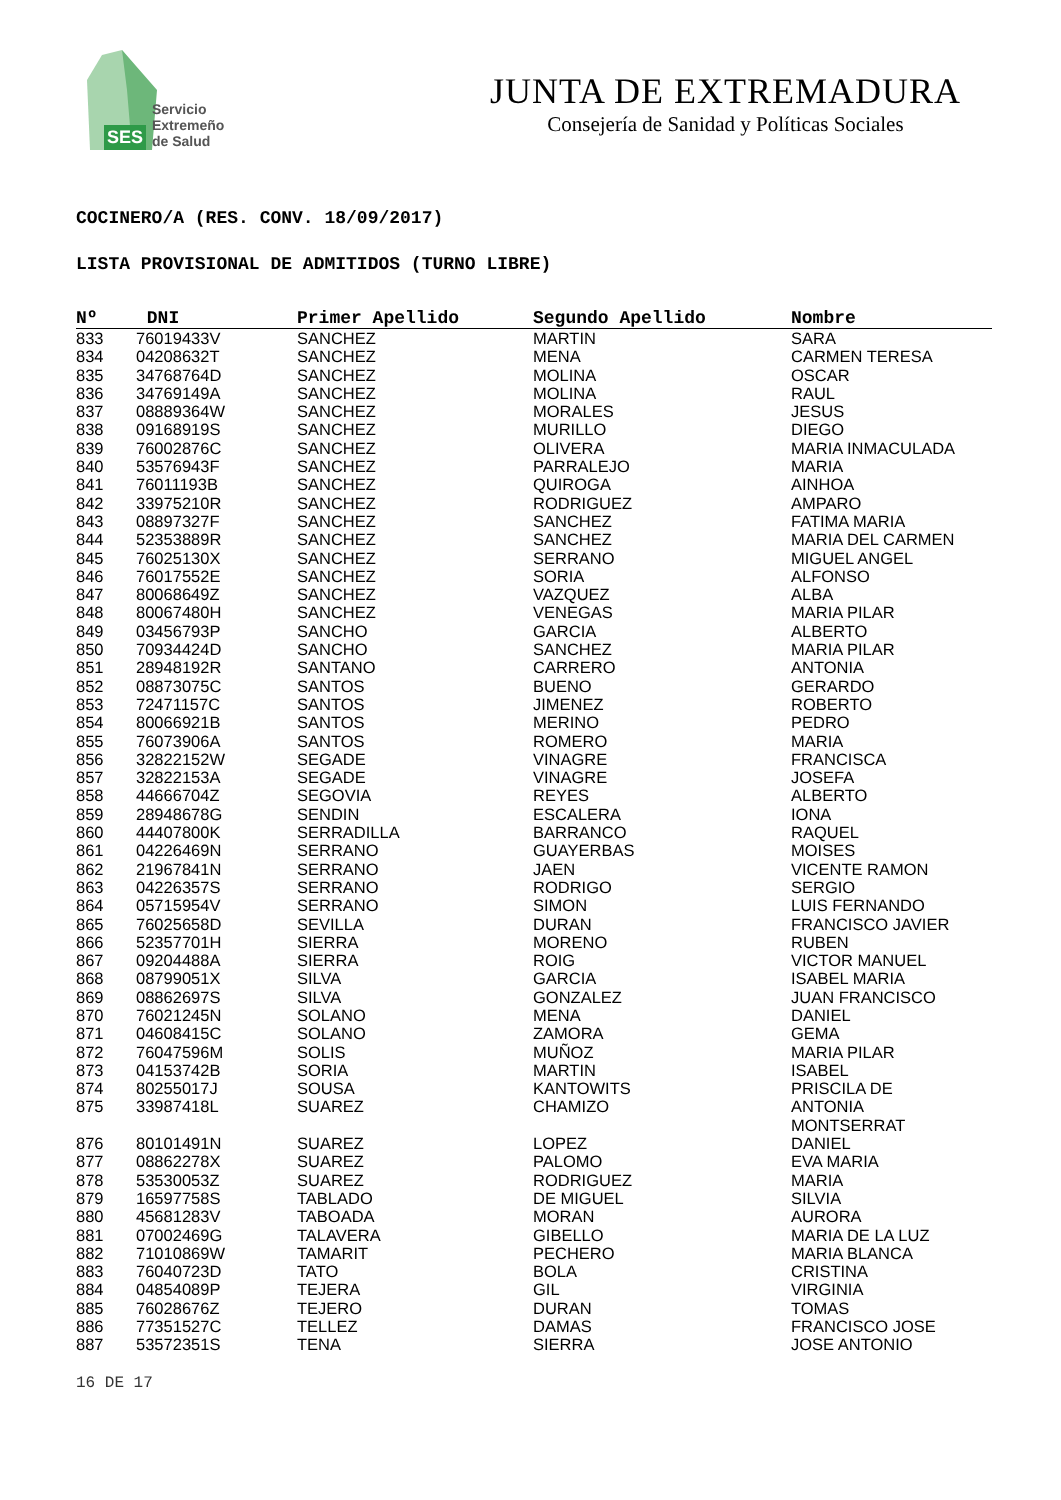SES
Servicio
Extremeño
de Salud
JUNTA DE EXTREMADURA
Consejería de Sanidad y Políticas Sociales
COCINERO/A (RES. CONV. 18/09/2017)
LISTA PROVISIONAL DE ADMITIDOS (TURNO LIBRE)
| Nº | DNI | Primer Apellido | Segundo Apellido | Nombre |
| --- | --- | --- | --- | --- |
| 833 | 76019433V | SANCHEZ | MARTIN | SARA |
| 834 | 04208632T | SANCHEZ | MENA | CARMEN TERESA |
| 835 | 34768764D | SANCHEZ | MOLINA | OSCAR |
| 836 | 34769149A | SANCHEZ | MOLINA | RAUL |
| 837 | 08889364W | SANCHEZ | MORALES | JESUS |
| 838 | 09168919S | SANCHEZ | MURILLO | DIEGO |
| 839 | 76002876C | SANCHEZ | OLIVERA | MARIA INMACULADA |
| 840 | 53576943F | SANCHEZ | PARRALEJO | MARIA |
| 841 | 76011193B | SANCHEZ | QUIROGA | AINHOA |
| 842 | 33975210R | SANCHEZ | RODRIGUEZ | AMPARO |
| 843 | 08897327F | SANCHEZ | SANCHEZ | FATIMA MARIA |
| 844 | 52353889R | SANCHEZ | SANCHEZ | MARIA DEL CARMEN |
| 845 | 76025130X | SANCHEZ | SERRANO | MIGUEL ANGEL |
| 846 | 76017552E | SANCHEZ | SORIA | ALFONSO |
| 847 | 80068649Z | SANCHEZ | VAZQUEZ | ALBA |
| 848 | 80067480H | SANCHEZ | VENEGAS | MARIA PILAR |
| 849 | 03456793P | SANCHO | GARCIA | ALBERTO |
| 850 | 70934424D | SANCHO | SANCHEZ | MARIA PILAR |
| 851 | 28948192R | SANTANO | CARRERO | ANTONIA |
| 852 | 08873075C | SANTOS | BUENO | GERARDO |
| 853 | 72471157C | SANTOS | JIMENEZ | ROBERTO |
| 854 | 80066921B | SANTOS | MERINO | PEDRO |
| 855 | 76073906A | SANTOS | ROMERO | MARIA |
| 856 | 32822152W | SEGADE | VINAGRE | FRANCISCA |
| 857 | 32822153A | SEGADE | VINAGRE | JOSEFA |
| 858 | 44666704Z | SEGOVIA | REYES | ALBERTO |
| 859 | 28948678G | SENDIN | ESCALERA | IONA |
| 860 | 44407800K | SERRADILLA | BARRANCO | RAQUEL |
| 861 | 04226469N | SERRANO | GUAYERBAS | MOISES |
| 862 | 21967841N | SERRANO | JAEN | VICENTE RAMON |
| 863 | 04226357S | SERRANO | RODRIGO | SERGIO |
| 864 | 05715954V | SERRANO | SIMON | LUIS FERNANDO |
| 865 | 76025658D | SEVILLA | DURAN | FRANCISCO JAVIER |
| 866 | 52357701H | SIERRA | MORENO | RUBEN |
| 867 | 09204488A | SIERRA | ROIG | VICTOR MANUEL |
| 868 | 08799051X | SILVA | GARCIA | ISABEL MARIA |
| 869 | 08862697S | SILVA | GONZALEZ | JUAN FRANCISCO |
| 870 | 76021245N | SOLANO | MENA | DANIEL |
| 871 | 04608415C | SOLANO | ZAMORA | GEMA |
| 872 | 76047596M | SOLIS | MUÑOZ | MARIA PILAR |
| 873 | 04153742B | SORIA | MARTIN | ISABEL |
| 874 | 80255017J | SOUSA | KANTOWITS | PRISCILA DE |
| 875 | 33987418L | SUAREZ | CHAMIZO | ANTONIA MONTSERRAT |
| 876 | 80101491N | SUAREZ | LOPEZ | DANIEL |
| 877 | 08862278X | SUAREZ | PALOMO | EVA MARIA |
| 878 | 53530053Z | SUAREZ | RODRIGUEZ | MARIA |
| 879 | 16597758S | TABLADO | DE MIGUEL | SILVIA |
| 880 | 45681283V | TABOADA | MORAN | AURORA |
| 881 | 07002469G | TALAVERA | GIBELLO | MARIA DE LA LUZ |
| 882 | 71010869W | TAMARIT | PECHERO | MARIA BLANCA |
| 883 | 76040723D | TATO | BOLA | CRISTINA |
| 884 | 04854089P | TEJERA | GIL | VIRGINIA |
| 885 | 76028676Z | TEJERO | DURAN | TOMAS |
| 886 | 77351527C | TELLEZ | DAMAS | FRANCISCO JOSE |
| 887 | 53572351S | TENA | SIERRA | JOSE ANTONIO |
16 DE 17